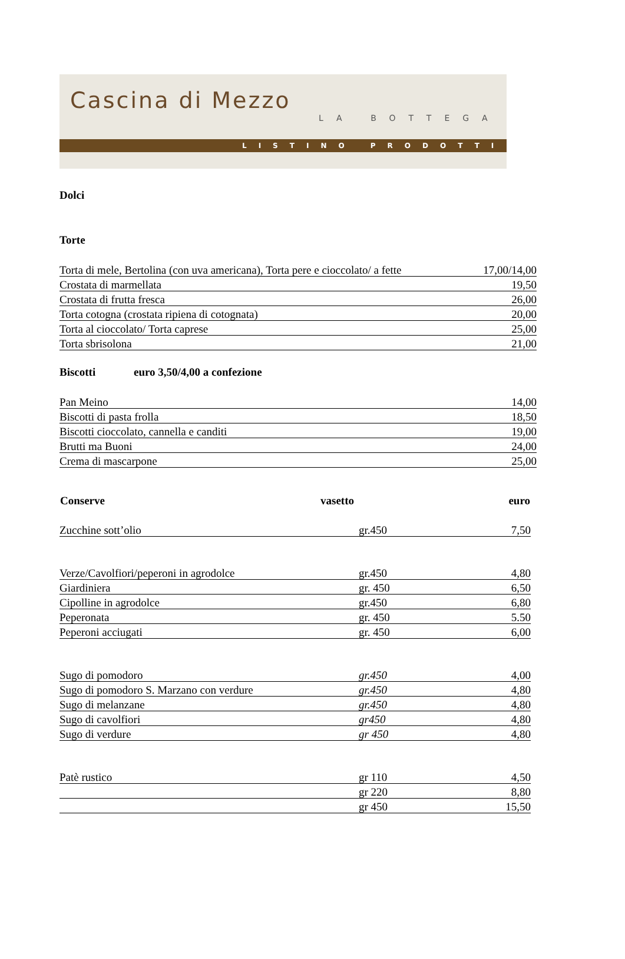Cascina di Mezzo
LA BOTTEGA
LISTINO PRODOTTI
Dolci
Torte
| Torta di mele, Bertolina (con uva americana), Torta pere e cioccolato/ a fette | 17,00/14,00 |
| Crostata di marmellata | 19,50 |
| Crostata di frutta fresca | 26,00 |
| Torta cotogna (crostata ripiena di cotognata) | 20,00 |
| Torta al cioccolato/ Torta caprese | 25,00 |
| Torta sbrisolona | 21,00 |
Biscotti euro 3,50/4,00 a confezione
| Pan Meino | 14,00 |
| Biscotti di pasta frolla | 18,50 |
| Biscotti cioccolato, cannella e canditi | 19,00 |
| Brutti ma Buoni | 24,00 |
| Crema di mascarpone | 25,00 |
| Conserve | vasetto | euro |
| --- | --- | --- |
| Zucchine sott’olio | gr.450 | 7,50 |
| Verze/Cavolfiori/peperoni in agrodolce | gr.450 | 4,80 |
| Giardiniera | gr. 450 | 6,50 |
| Cipolline in agrodolce | gr.450 | 6,80 |
| Peperonata | gr. 450 | 5.50 |
| Peperoni acciugati | gr. 450 | 6,00 |
| Sugo di pomodoro | gr.450 | 4,00 |
| Sugo di pomodoro S. Marzano con verdure | gr.450 | 4,80 |
| Sugo di melanzane | gr.450 | 4,80 |
| Sugo di cavolfiori | gr450 | 4,80 |
| Sugo di verdure | gr 450 | 4,80 |
| Patè rustico | gr 110 | 4,50 |
| | gr 220 | 8,80 |
| | gr 450 | 15,50 |